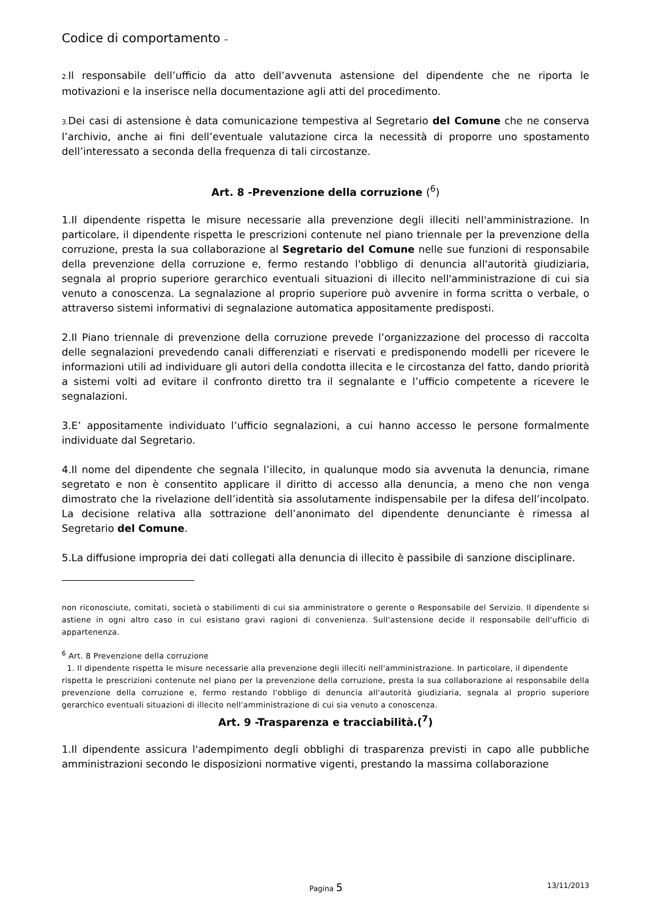Codice di comportamento –
2. Il responsabile dell’ufficio da atto dell’avvenuta astensione del dipendente che ne riporta le motivazioni e la inserisce nella documentazione agli atti del procedimento.
3. Dei casi di astensione è data comunicazione tempestiva al Segretario del Comune che ne conserva l’archivio, anche ai fini dell’eventuale valutazione circa la necessità di proporre uno spostamento dell’interessato a seconda della frequenza di tali circostanze.
Art. 8 -Prevenzione della corruzione (<sup>6</sup>)
1.Il dipendente rispetta le misure necessarie alla prevenzione degli illeciti nell'amministrazione. In particolare, il dipendente rispetta le prescrizioni contenute nel piano triennale per la prevenzione della corruzione, presta la sua collaborazione al Segretario del Comune nelle sue funzioni di responsabile della prevenzione della corruzione e, fermo restando l'obbligo di denuncia all'autorità giudiziaria, segnala al proprio superiore gerarchico eventuali situazioni di illecito nell'amministrazione di cui sia venuto a conoscenza. La segnalazione al proprio superiore può avvenire in forma scritta o verbale, o attraverso sistemi informativi di segnalazione automatica appositamente predisposti.
2.Il Piano triennale di prevenzione della corruzione prevede l’organizzazione del processo di raccolta delle segnalazioni prevedendo canali differenziati e riservati e predisponendo modelli per ricevere le informazioni utili ad individuare gli autori della condotta illecita e le circostanza del fatto, dando priorità a sistemi volti ad evitare il confronto diretto tra il segnalante e l’ufficio competente a ricevere le segnalazioni.
3.E’ appositamente individuato l’ufficio segnalazioni, a cui hanno accesso le persone formalmente individuate dal Segretario.
4.Il nome del dipendente che segnala l’illecito, in qualunque modo sia avvenuta la denuncia, rimane segretato e non è consentito applicare il diritto di accesso alla denuncia, a meno che non venga dimostrato che la rivelazione dell’identità sia assolutamente indispensabile per la difesa dell’incolpato. La decisione relativa alla sottrazione dell’anonimato del dipendente denunciante è rimessa al Segretario del Comune.
5.La diffusione impropria dei dati collegati alla denuncia di illecito è passibile di sanzione disciplinare.
non riconosciute, comitati, società o stabilimenti di cui sia amministratore o gerente o Responsabile del Servizio. Il dipendente si astiene in ogni altro caso in cui esistano gravi ragioni di convenienza. Sull'astensione decide il responsabile dell'ufficio di appartenenza.
<sup>6</sup> Art. 8 Prevenzione della corruzione
1. Il dipendente rispetta le misure necessarie alla prevenzione degli illeciti nell'amministrazione. In particolare, il dipendente
rispetta le prescrizioni contenute nel piano per la prevenzione della corruzione, presta la sua collaborazione al responsabile della prevenzione della corruzione e, fermo restando l'obbligo di denuncia all'autorità giudiziaria, segnala al proprio superiore gerarchico eventuali situazioni di illecito nell'amministrazione di cui sia venuto a conoscenza.
Art. 9 -Trasparenza e tracciabilità.(<sup>7</sup>)
1.Il dipendente assicura l'adempimento degli obblighi di trasparenza previsti in capo alle pubbliche amministrazioni secondo le disposizioni normative vigenti, prestando la massima collaborazione
Pagina 5 13/11/2013